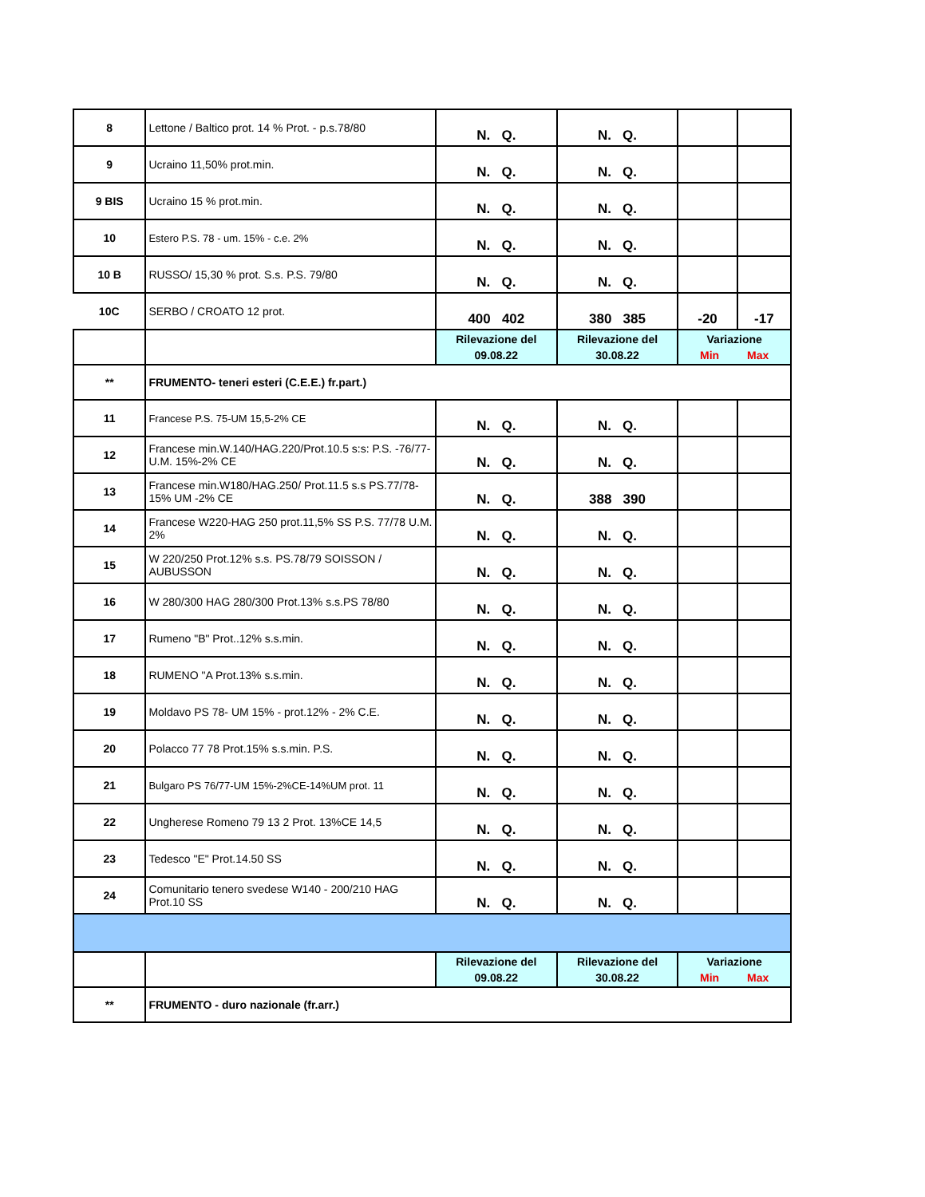| 8 | Lettone / Baltico prot. 14 % Prot. - p.s.78/80 | N. Q. | N. Q. | | |
| 9 | Ucraino 11,50% prot.min. | N. Q. | N. Q. | | |
| 9 BIS | Ucraino 15 % prot.min. | N. Q. | N. Q. | | |
| 10 | Estero P.S. 78 - um. 15% - c.e. 2% | N. Q. | N. Q. | | |
| 10 B | RUSSO/ 15,30 % prot. S.s. P.S. 79/80 | N. Q. | N. Q. | | |
| 10C | SERBO / CROATO 12 prot. | 400 402 | 380 385 | -20 | -17 |
| | | Rilevazione del 09.08.22 | Rilevazione del 30.08.22 | Variazione Min Max | |
| ** | FRUMENTO- teneri esteri (C.E.E.) fr.part.) | | | | |
| 11 | Francese P.S. 75-UM 15,5-2% CE | N. Q. | N. Q. | | |
| 12 | Francese min.W.140/HAG.220/Prot.10.5 s:s: P.S. -76/77-U.M. 15%-2% CE | N. Q. | N. Q. | | |
| 13 | Francese min.W180/HAG.250/ Prot.11.5 s.s PS.77/78-15% UM -2% CE | N. Q. | 388 390 | | |
| 14 | Francese W220-HAG 250 prot.11,5% SS P.S. 77/78 U.M. 2% | N. Q. | N. Q. | | |
| 15 | W 220/250 Prot.12% s.s. PS.78/79 SOISSON / AUBUSSON | N. Q. | N. Q. | | |
| 16 | W 280/300 HAG 280/300 Prot.13% s.s.PS 78/80 | N. Q. | N. Q. | | |
| 17 | Rumeno "B" Prot..12% s.s.min. | N. Q. | N. Q. | | |
| 18 | RUMENO "A Prot.13% s.s.min. | N. Q. | N. Q. | | |
| 19 | Moldavo PS 78- UM 15% - prot.12% - 2% C.E. | N. Q. | N. Q. | | |
| 20 | Polacco 77 78 Prot.15% s.s.min. P.S. | N. Q. | N. Q. | | |
| 21 | Bulgaro PS 76/77-UM 15%-2%CE-14%UM prot. 11 | N. Q. | N. Q. | | |
| 22 | Ungherese Romeno 79 13 2 Prot. 13%CE 14,5 | N. Q. | N. Q. | | |
| 23 | Tedesco "E" Prot.14.50 SS | N. Q. | N. Q. | | |
| 24 | Comunitario tenero svedese W140 - 200/210 HAG Prot.10 SS | N. Q. | N. Q. | | |
| | | Rilevazione del 09.08.22 | Rilevazione del 30.08.22 | Variazione Min Max | |
| ** | FRUMENTO - duro nazionale (fr.arr.) | | | | |